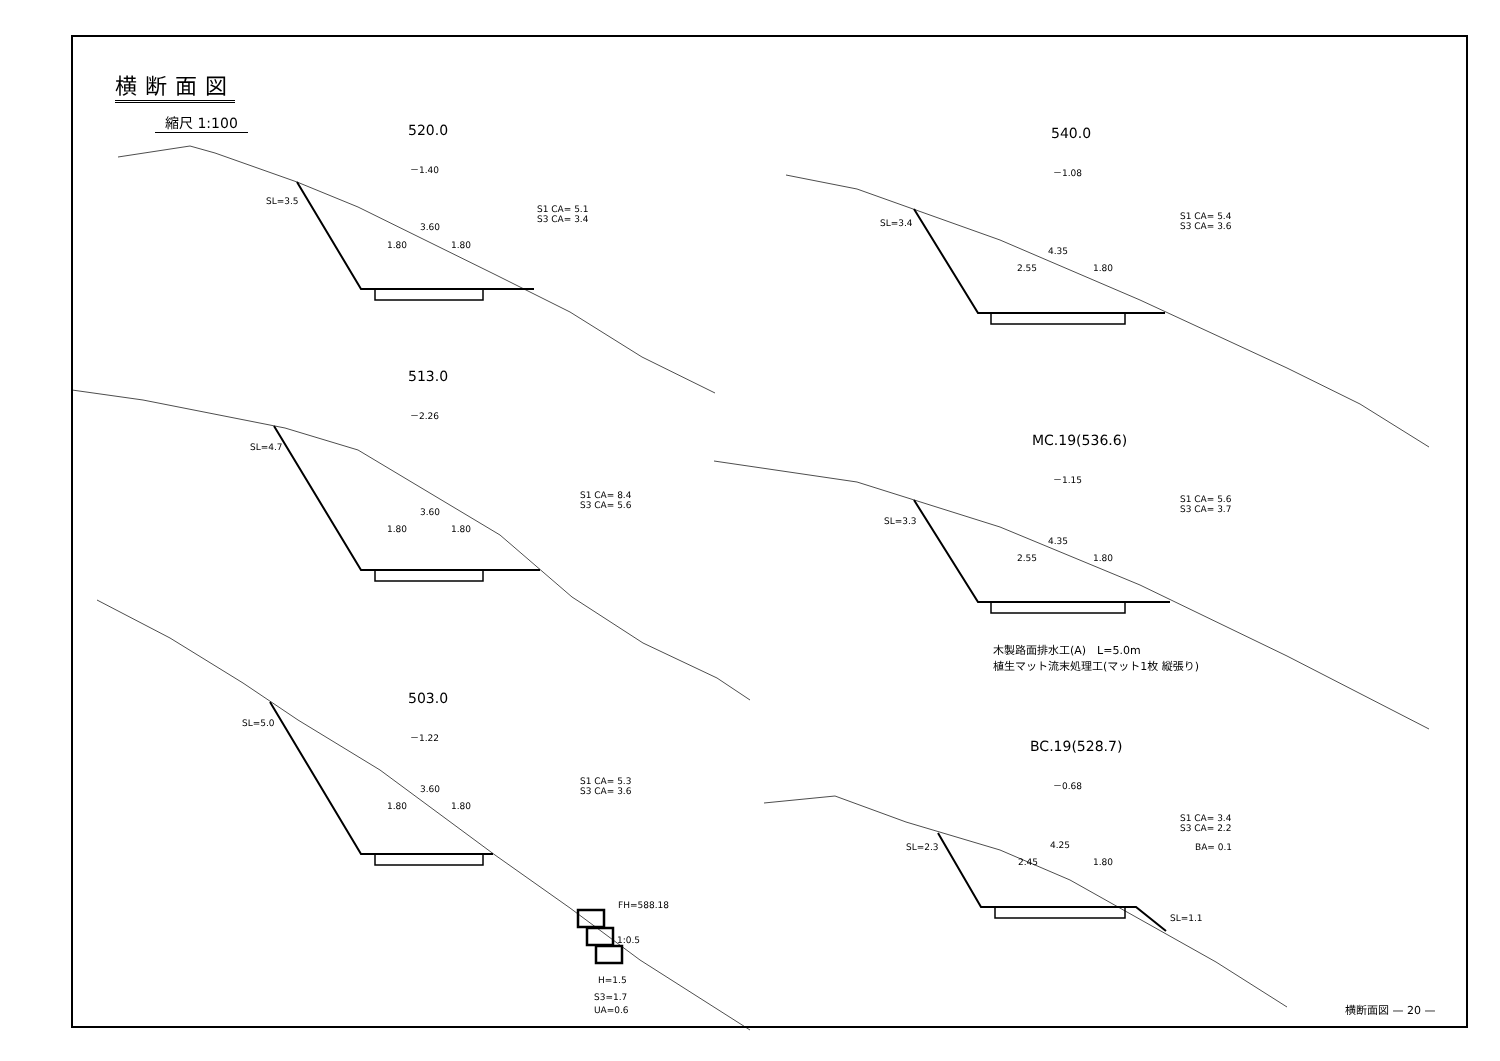横断面図
縮尺 1:100
520.0
－1.40
SL=3.5
S1 CA= 5.1
S3 CA= 3.4
3.60
1.80 1.80
513.0
－2.26
SL=4.7
S1 CA= 8.4
S3 CA= 5.6
3.60
1.80 1.80
503.0
－1.22
SL=5.0
S1 CA= 5.3
S3 CA= 3.6
3.60
1.80 1.80
FH=588.18
1:0.5
H=1.5
S3=1.7
UA=0.6
540.0
－1.08
SL=3.4
S1 CA= 5.4
S3 CA= 3.6
4.35
2.55 1.80
MC.19(536.6)
－1.15
SL=3.3
S1 CA= 5.6
S3 CA= 3.7
4.35
2.55 1.80
木製路面排水工(A)　L=5.0m
植生マット流末処理工(マット1枚 縦張り)
BC.19(528.7)
－0.68
SL=2.3
S1 CA= 3.4
S3 CA= 2.2
BA= 0.1
4.25
2.45 1.80
SL=1.1
横断面図 — 20 —